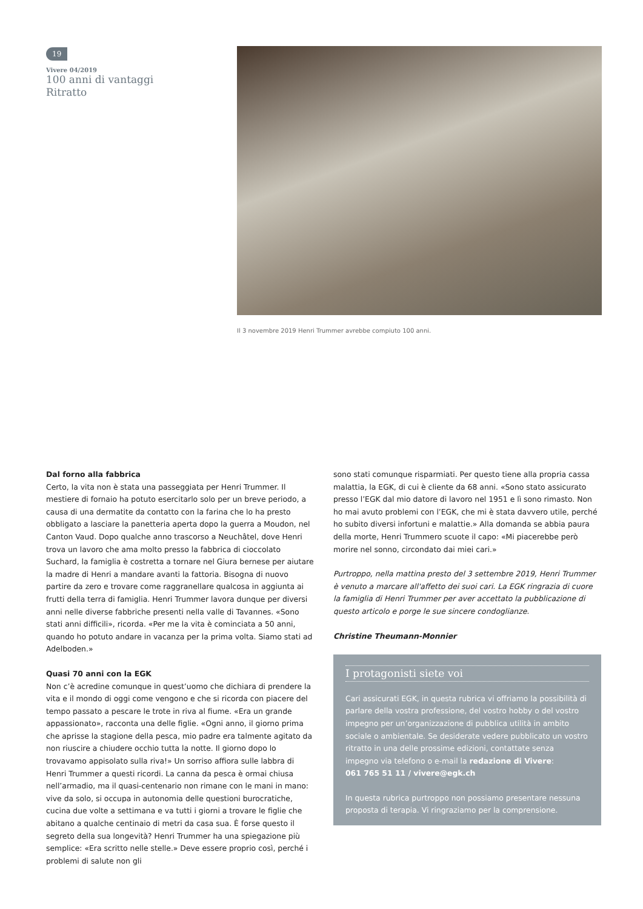19
Vivere 04/2019
100 anni di vantaggi
Ritratto
Il 3 novembre 2019 Henri Trummer avrebbe compiuto 100 anni.
Dal forno alla fabbrica
Certo, la vita non è stata una passeggiata per Henri Trummer. Il mestiere di fornaio ha potuto esercitarlo solo per un breve periodo, a causa di una dermatite da contatto con la farina che lo ha presto obbligato a lasciare la panetteria aperta dopo la guerra a Moudon, nel Canton Vaud. Dopo qualche anno trascorso a Neuchâtel, dove Henri trova un lavoro che ama molto presso la fabbrica di cioccolato Suchard, la famiglia è costretta a tornare nel Giura bernese per aiutare la madre di Henri a mandare avanti la fattoria. Bisogna di nuovo partire da zero e trovare come raggranellare qualcosa in aggiunta ai frutti della terra di famiglia. Henri Trummer lavora dunque per diversi anni nelle diverse fabbriche presenti nella valle di Tavannes. «Sono stati anni difficili», ricorda. «Per me la vita è cominciata a 50 anni, quando ho potuto andare in vacanza per la prima volta. Siamo stati ad Adelboden.»
Quasi 70 anni con la EGK
Non c’è acredine comunque in quest’uomo che dichiara di prendere la vita e il mondo di oggi come vengono e che si ricorda con piacere del tempo passato a pescare le trote in riva al fiume. «Era un grande appassionato», racconta una delle figlie. «Ogni anno, il giorno prima che aprisse la stagione della pesca, mio padre era talmente agitato da non riuscire a chiudere occhio tutta la notte. Il giorno dopo lo trovavamo appisolato sulla riva!» Un sorriso affiora sulle labbra di Henri Trummer a questi ricordi. La canna da pesca è ormai chiusa nell’armadio, ma il quasi-centenario non rimane con le mani in mano: vive da solo, si occupa in autonomia delle questioni burocratiche, cucina due volte a settimana e va tutti i giorni a trovare le figlie che abitano a qualche centinaio di metri da casa sua. È forse questo il segreto della sua longevità? Henri Trummer ha una spiegazione più semplice: «Era scritto nelle stelle.» Deve essere proprio così, perché i problemi di salute non gli
sono stati comunque risparmiati. Per questo tiene alla propria cassa malattia, la EGK, di cui è cliente da 68 anni. «Sono stato assicurato presso l’EGK dal mio datore di lavoro nel 1951 e lì sono rimasto. Non ho mai avuto problemi con l’EGK, che mi è stata davvero utile, perché ho subito diversi infortuni e malattie.» Alla domanda se abbia paura della morte, Henri Trummero scuote il capo: «Mi piacerebbe però morire nel sonno, circondato dai miei cari.»
Purtroppo, nella mattina presto del 3 settembre 2019, Henri Trummer è venuto a marcare all'affetto dei suoi cari. La EGK ringrazia di cuore la famiglia di Henri Trummer per aver accettato la pubblicazione di questo articolo e porge le sue sincere condoglianze.
Christine Theumann-Monnier
I protagonisti siete voi
Cari assicurati EGK, in questa rubrica vi offriamo la possibilità di parlare della vostra professione, del vostro hobby o del vostro impegno per un’organizzazione di pubblica utilità in ambito sociale o ambientale. Se desiderate vedere pubblicato un vostro ritratto in una delle prossime edizioni, contattate senza impegno via telefono o e-mail la redazione di Vivere:
061 765 51 11 / vivere@egk.ch
In questa rubrica purtroppo non possiamo presentare nessuna proposta di terapia. Vi ringraziamo per la comprensione.